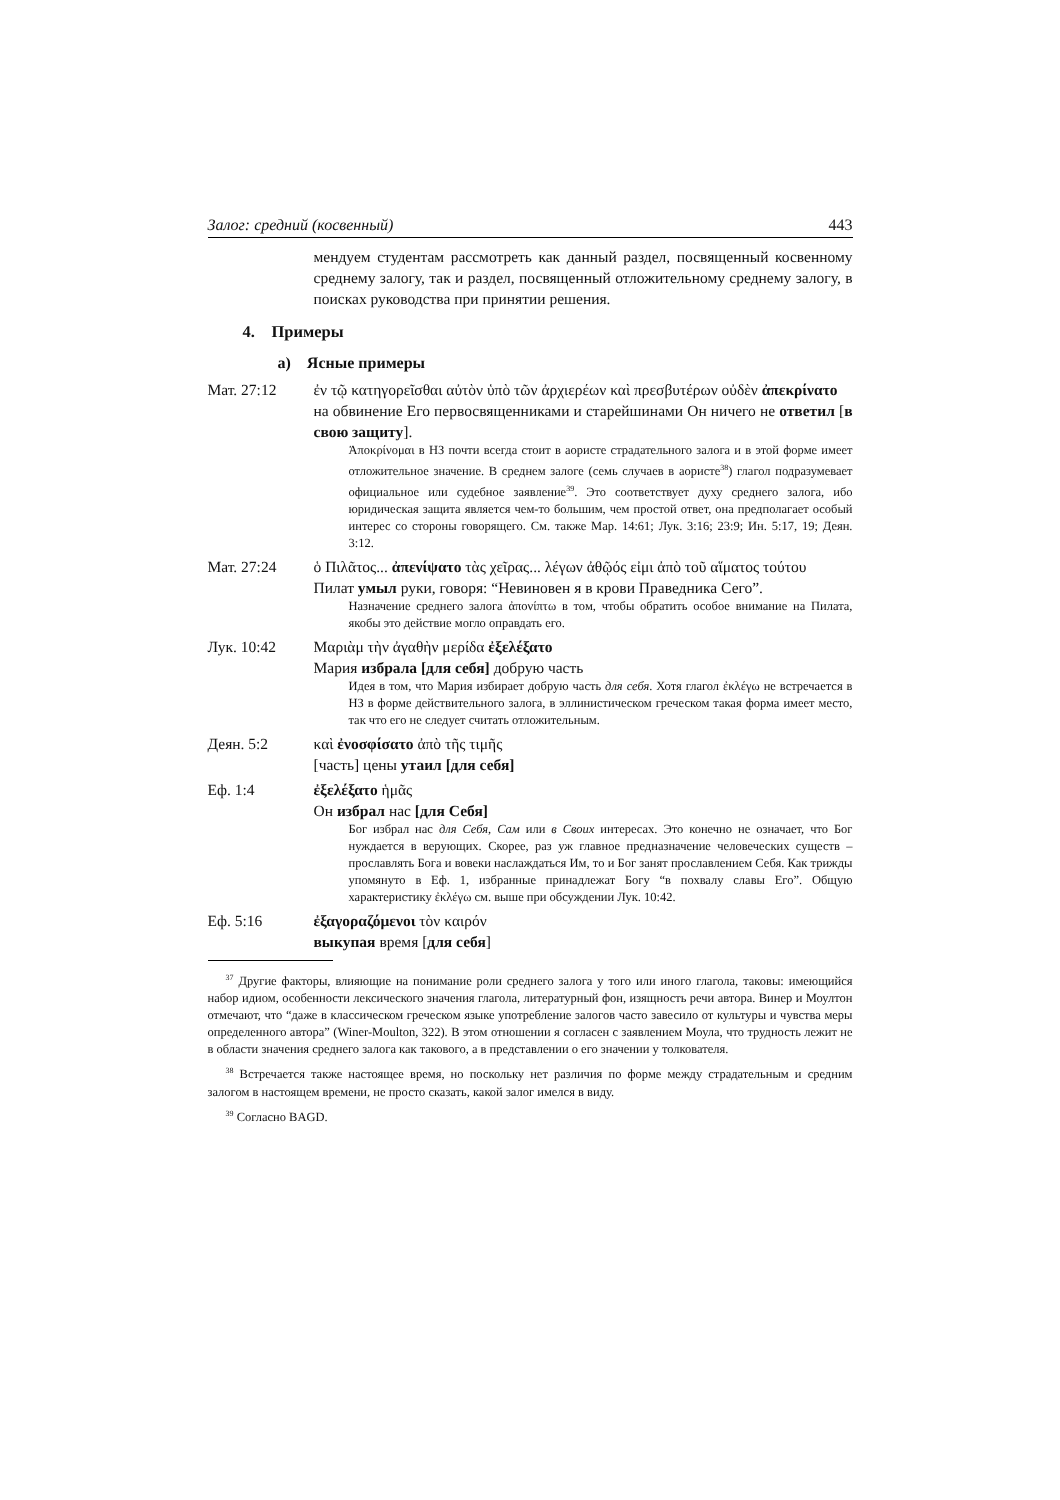Залог: средний (косвенный) 443
мендуем студентам рассмотреть как данный раздел, посвященный косвенному среднему залогу, так и раздел, посвященный отложительному среднему залогу, в поисках руководства при принятии решения.
4. Примеры
a) Ясные примеры
Мат. 27:12 ἐν τῷ κατηγορεῖσθαι αὐτὸν ὑπὸ τῶν ἀρχιερέων καὶ πρεσβυτέρων οὐδὲν ἀπεκρίνατο
на обвинение Его первосвященниками и старейшинами Он ничего не ответил [в свою защиту].
Ἀποκρίνομαι в НЗ почти всегда стоит в аористе страдательного залога и в этой форме имеет отложительное значение. В среднем залоге (семь случаев в аористе<sup>38</sup>) глагол подразумевает официальное или судебное заявление<sup>39</sup>. Это соответствует духу среднего залога, ибо юридическая защита является чем-то большим, чем простой ответ, она предполагает особый интерес со стороны говорящего. См. также Мар. 14:61; Лук. 3:16; 23:9; Ин. 5:17, 19; Деян. 3:12.
Мат. 27:24 ὁ Πιλᾶτος... ἀπενίψατο τὰς χεῖρας... λέγων ἀθῷός εἰμι ἀπὸ τοῦ αἵματος τούτου
Пилат умыл руки, говоря: “Невиновен я в крови Праведника Сего”.
Назначение среднего залога ἀπονίπτω в том, чтобы обратить особое внимание на Пилата, якобы это действие могло оправдать его.
Лук. 10:42 Μαριὰμ τὴν ἀγαθὴν μερίδα ἐξελέξατο
Мария избрала [для себя] добрую часть
Идея в том, что Мария избирает добрую часть для себя. Хотя глагол ἐκλέγω не встречается в НЗ в форме действительного залога, в эллинистическом греческом такая форма имеет место, так что его не следует считать отложительным.
Деян. 5:2 καὶ ἐνοσφίσατο ἀπὸ τῆς τιμῆς
[часть] цены утаил [для себя]
Еф. 1:4 ἐξελέξατο ἡμᾶς
Он избрал нас [для Себя]
Бог избрал нас для Себя, Сам или в Своих интересах. Это конечно не означает, что Бог нуждается в верующих. Скорее, раз уж главное предназначение человеческих существ – прославлять Бога и вовеки наслаждаться Им, то и Бог занят прославлением Себя. Как трижды упомянуто в Еф. 1, избранные принадлежат Богу “в похвалу славы Его”. Общую характеристику ἐκλέγω см. выше при обсуждении Лук. 10:42.
Еф. 5:16 ἐξαγοραζόμενοι τὸν καιρόν
выкупая время [для себя]
<sup>37</sup> Другие факторы, влияющие на понимание роли среднего залога у того или иного глагола, таковы: имеющийся набор идиом, особенности лексического значения глагола, литературный фон, изящность речи автора. Винер и Моултон отмечают, что “даже в классическом греческом языке употребление залогов часто завесило от культуры и чувства меры определенного автора” (Winer-Moulton, 322). В этом отношении я согласен с заявлением Моула, что трудность лежит не в области значения среднего залога как такового, а в представлении о его значении у толкователя.
<sup>38</sup> Встречается также настоящее время, но поскольку нет различия по форме между страдательным и средним залогом в настоящем времени, не просто сказать, какой залог имелся в виду.
<sup>39</sup> Согласно BAGD.